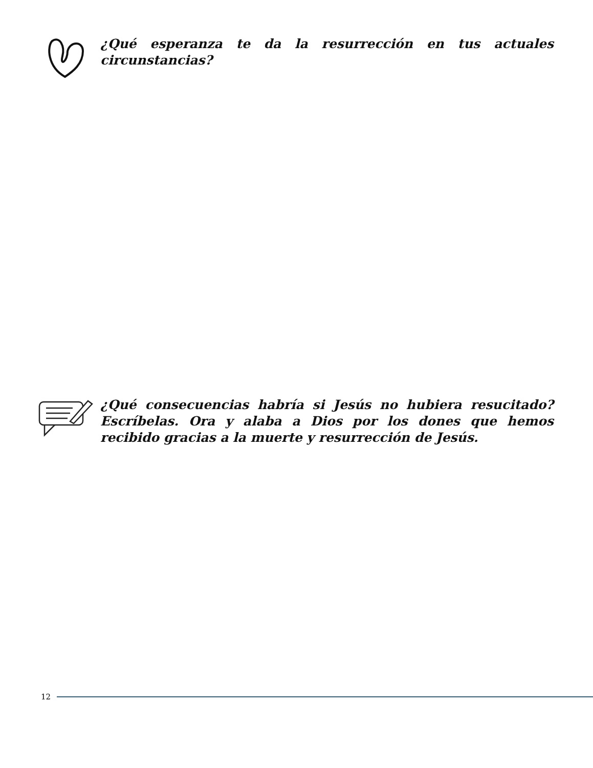¿Qué esperanza te da la resurrección en tus actuales circunstancias?
¿Qué consecuencias habría si Jesús no hubiera resucitado? Escríbelas. Ora y alaba a Dios por los dones que hemos recibido gracias a la muerte y resurrección de Jesús.
12